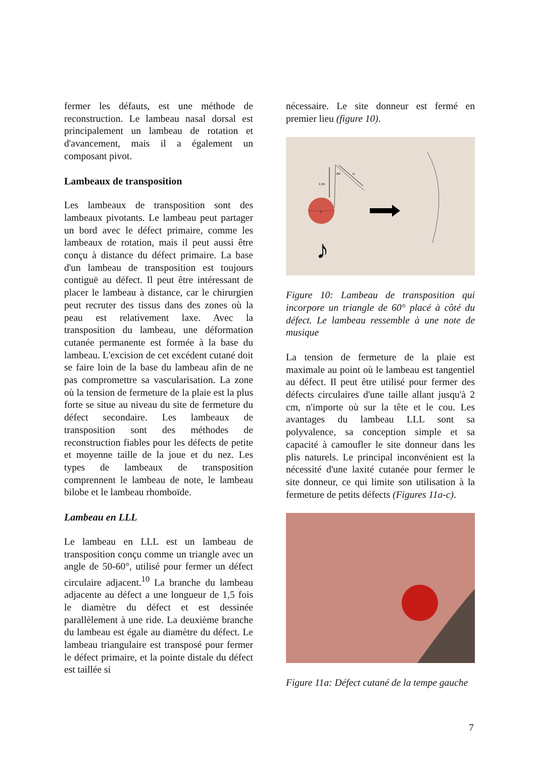fermer les défauts, est une méthode de reconstruction. Le lambeau nasal dorsal est principalement un lambeau de rotation et d'avancement, mais il a également un composant pivot.
Lambeaux de transposition
Les lambeaux de transposition sont des lambeaux pivotants. Le lambeau peut partager un bord avec le défect primaire, comme les lambeaux de rotation, mais il peut aussi être conçu à distance du défect primaire. La base d'un lambeau de transposition est toujours contiguë au défect. Il peut être intéressant de placer le lambeau à distance, car le chirurgien peut recruter des tissus dans des zones où la peau est relativement laxe. Avec la transposition du lambeau, une déformation cutanée permanente est formée à la base du lambeau. L'excision de cet excédent cutané doit se faire loin de la base du lambeau afin de ne pas compromettre sa vascularisation. La zone où la tension de fermeture de la plaie est la plus forte se situe au niveau du site de fermeture du défect secondaire. Les lambeaux de transposition sont des méthodes de reconstruction fiables pour les défects de petite et moyenne taille de la joue et du nez. Les types de lambeaux de transposition comprennent le lambeau de note, le lambeau bilobe et le lambeau rhomboïde.
Lambeau en LLL
Le lambeau en LLL est un lambeau de transposition conçu comme un triangle avec un angle de 50-60°, utilisé pour fermer un défect circulaire adjacent.<sup>10</sup> La branche du lambeau adjacente au défect a une longueur de 1,5 fois le diamètre du défect et est dessinée parallèlement à une ride. La deuxième branche du lambeau est égale au diamètre du défect. Le lambeau triangulaire est transposé pour fermer le défect primaire, et la pointe distale du défect est taillée si
nécessaire. Le site donneur est fermé en premier lieu (figure 10).
D
1.5D
60°
D
♪
Figure 10: Lambeau de transposition qui incorpore un triangle de 60° placé à côté du défect. Le lambeau ressemble à une note de musique
La tension de fermeture de la plaie est maximale au point où le lambeau est tangentiel au défect. Il peut être utilisé pour fermer des défects circulaires d'une taille allant jusqu'à 2 cm, n'importe où sur la tête et le cou. Les avantages du lambeau LLL sont sa polyvalence, sa conception simple et sa capacité à camoufler le site donneur dans les plis naturels. Le principal inconvénient est la nécessité d'une laxité cutanée pour fermer le site donneur, ce qui limite son utilisation à la fermeture de petits défects (Figures 11a-c).
Figure 11a: Défect cutané de la tempe gauche
7